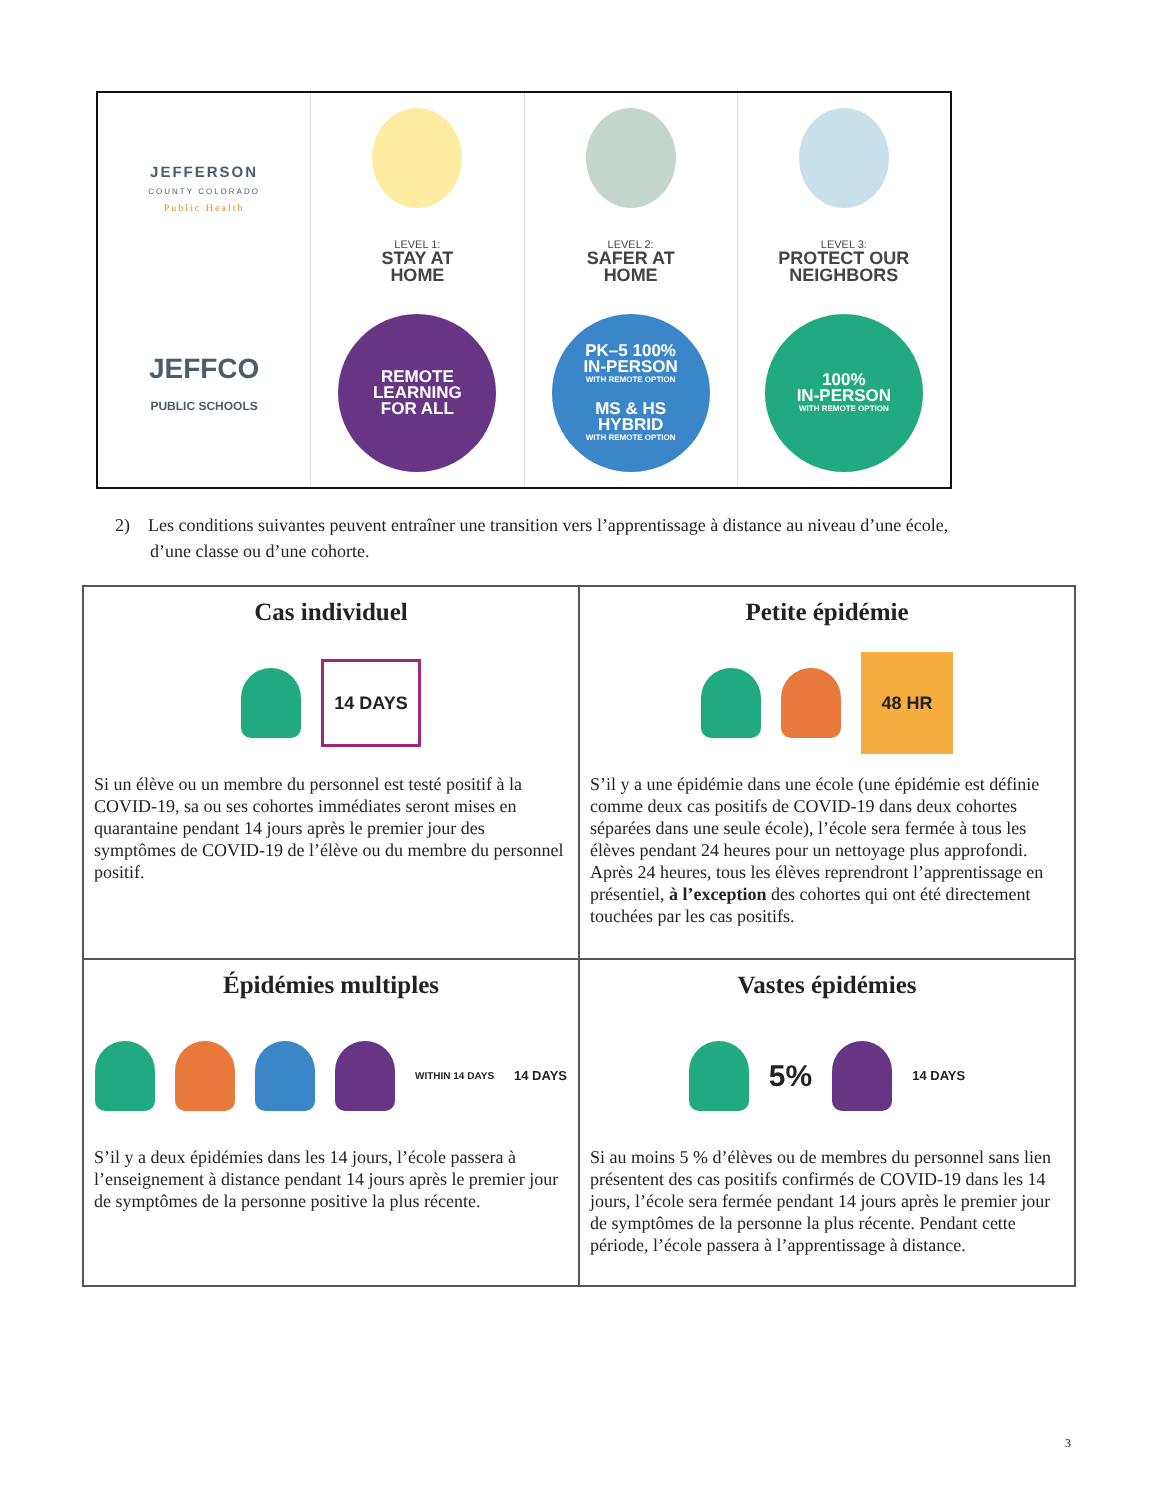JEFFERSON
COUNTY COLORADO
Public Health
JEFFCO
PUBLIC SCHOOLS
LEVEL 1:
STAY AT
HOME
REMOTE
LEARNING
FOR ALL
LEVEL 2:
SAFER AT
HOME
PK–5 100%
IN-PERSON
WITH REMOTE OPTION
MS & HS
HYBRID
WITH REMOTE OPTION
LEVEL 3:
PROTECT OUR
NEIGHBORS
100%
IN-PERSON
WITH REMOTE OPTION
2) Les conditions suivantes peuvent entraîner une transition vers l’apprentissage à distance au niveau d’une école, d’une classe ou d’une cohorte.
| Cas individuel 14 DAYS Si un élève ou un membre du personnel est testé positif à la COVID-19, sa ou ses cohortes immédiates seront mises en quarantaine pendant 14 jours après le premier jour des symptômes de COVID-19 de l’élève ou du membre du personnel positif. | Petite épidémie 48 HR S’il y a une épidémie dans une école (une épidémie est définie comme deux cas positifs de COVID-19 dans deux cohortes séparées dans une seule école), l’école sera fermée à tous les élèves pendant 24 heures pour un nettoyage plus approfondi. Après 24 heures, tous les élèves reprendront l’apprentissage en présentiel, à l’exception des cohortes qui ont été directement touchées par les cas positifs. |
| Épidémies multiples WITHIN 14 DAYS 14 DAYS S’il y a deux épidémies dans les 14 jours, l’école passera à l’enseignement à distance pendant 14 jours après le premier jour de symptômes de la personne positive la plus récente. | Vastes épidémies 5% 14 DAYS Si au moins 5 % d’élèves ou de membres du personnel sans lien présentent des cas positifs confirmés de COVID-19 dans les 14 jours, l’école sera fermée pendant 14 jours après le premier jour de symptômes de la personne la plus récente. Pendant cette période, l’école passera à l’apprentissage à distance. |
3